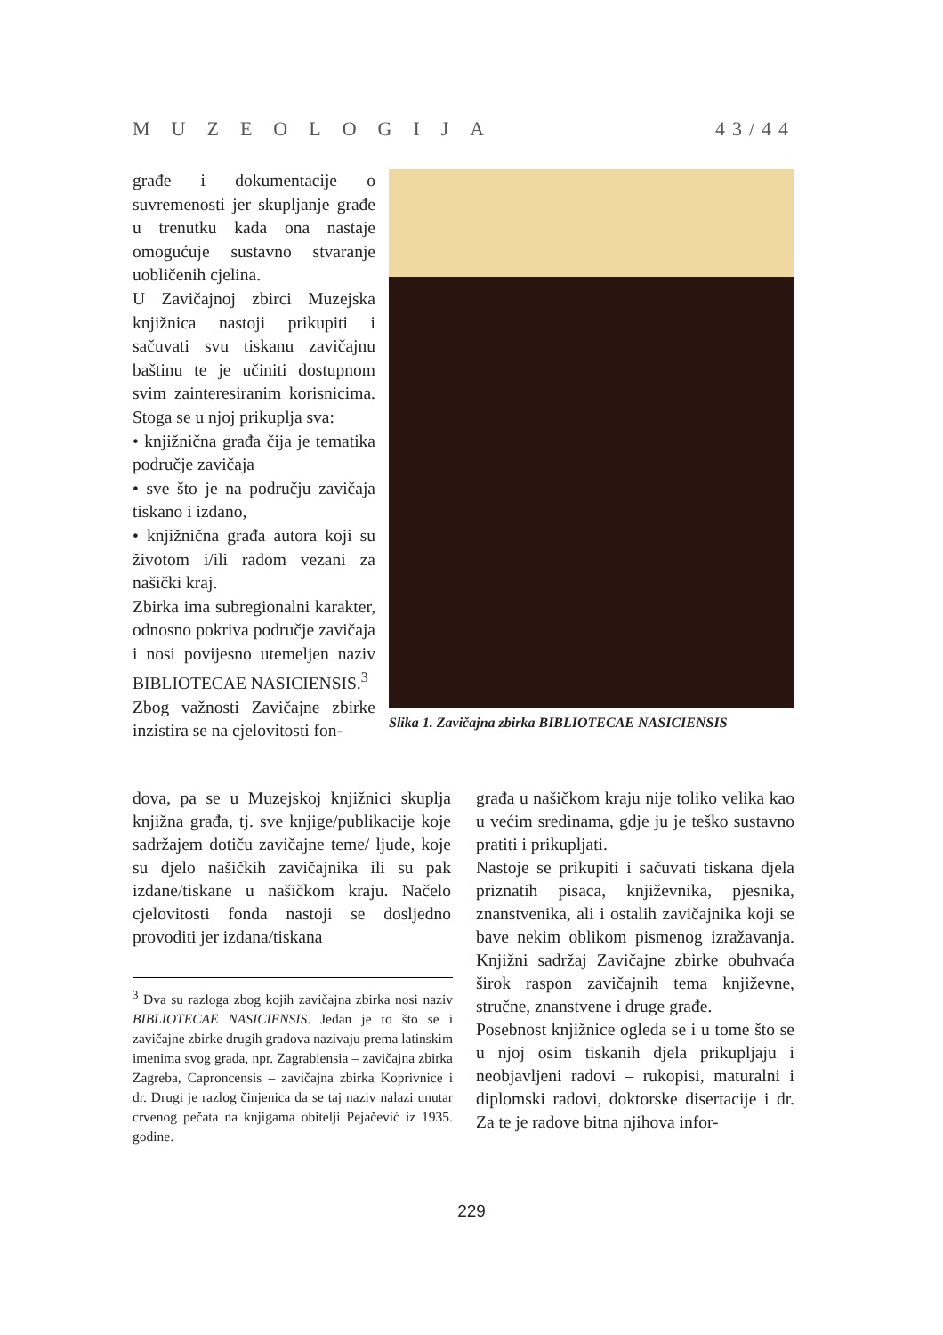MUZEOLOGIJA 43/44
građe i dokumentacije o suvremenosti jer skupljanje građe u trenutku kada ona nastaje omogućuje sustavno stvaranje uobličenih cjelina.
U Zavičajnoj zbirci Muzejska knjižnica nastoji prikupiti i sačuvati svu tiskanu zavičajnu baštinu te je učiniti dostupnom svim zainteresiranim korisnicima. Stoga se u njoj prikuplja sva:
• knjižnična građa čija je tematika područje zavičaja
• sve što je na području zavičaja tiskano i izdano,
• knjižnična građa autora koji su životom i/ili radom vezani za našički kraj.
Zbirka ima subregionalni karakter, odnosno pokriva područje zavičaja i nosi povijesno utemeljen naziv BIBLIOTECAE NASICIENSIS.<sup>3</sup>
Zbog važnosti Zavičajne zbirke inzistira se na cjelovitosti fon-
Slika 1. Zavičajna zbirka BIBLIOTECAE NASICIENSIS
dova, pa se u Muzejskoj knjižnici skuplja knjižna građa, tj. sve knjige/publikacije koje sadržajem dotiču zavičajne teme/ ljude, koje su djelo našičkih zavičajnika ili su pak izdane/tiskane u našičkom kraju. Načelo cjelovitosti fonda nastoji se dosljedno provoditi jer izdana/tiskana
građa u našičkom kraju nije toliko velika kao u većim sredinama, gdje ju je teško sustavno pratiti i prikupljati.
Nastoje se prikupiti i sačuvati tiskana djela priznatih pisaca, književnika, pjesnika, znanstvenika, ali i ostalih zavičajnika koji se bave nekim oblikom pismenog izražavanja. Knjižni sadržaj Zavičajne zbirke obuhvaća širok raspon zavičajnih tema književne, stručne, znanstvene i druge građe.
Posebnost knjižnice ogleda se i u tome što se u njoj osim tiskanih djela prikupljaju i neobjavljeni radovi – rukopisi, maturalni i diplomski radovi, doktorske disertacije i dr. Za te je radove bitna njihova infor-
<sup>3</sup> Dva su razloga zbog kojih zavičajna zbirka nosi naziv BIBLIOTECAE NASICIENSIS. Jedan je to što se i zavičajne zbirke drugih gradova nazivaju prema latinskim imenima svog grada, npr. Zagrabiensia – zavičajna zbirka Zagreba, Caproncensis – zavičajna zbirka Koprivnice i dr. Drugi je razlog činjenica da se taj naziv nalazi unutar crvenog pečata na knjigama obitelji Pejačević iz 1935. godine.
229